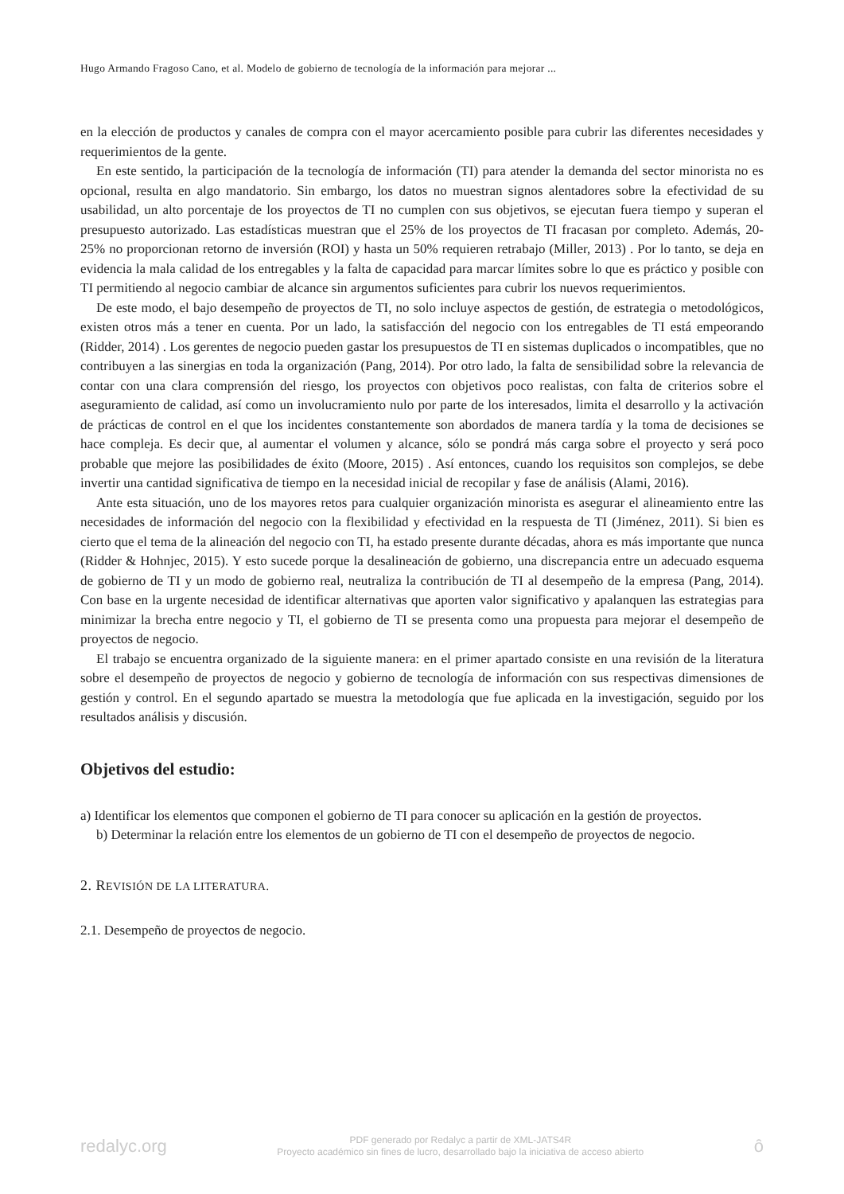Hugo Armando Fragoso Cano, et al. Modelo de gobierno de tecnología de la información para mejorar ...
en la elección de productos y canales de compra con el mayor acercamiento posible para cubrir las diferentes necesidades y requerimientos de la gente.
En este sentido, la participación de la tecnología de información (TI) para atender la demanda del sector minorista no es opcional, resulta en algo mandatorio. Sin embargo, los datos no muestran signos alentadores sobre la efectividad de su usabilidad, un alto porcentaje de los proyectos de TI no cumplen con sus objetivos, se ejecutan fuera tiempo y superan el presupuesto autorizado. Las estadísticas muestran que el 25% de los proyectos de TI fracasan por completo. Además, 20- 25% no proporcionan retorno de inversión (ROI) y hasta un 50% requieren retrabajo (Miller, 2013) . Por lo tanto, se deja en evidencia la mala calidad de los entregables y la falta de capacidad para marcar límites sobre lo que es práctico y posible con TI permitiendo al negocio cambiar de alcance sin argumentos suficientes para cubrir los nuevos requerimientos.
De este modo, el bajo desempeño de proyectos de TI, no solo incluye aspectos de gestión, de estrategia o metodológicos, existen otros más a tener en cuenta. Por un lado, la satisfacción del negocio con los entregables de TI está empeorando (Ridder, 2014) . Los gerentes de negocio pueden gastar los presupuestos de TI en sistemas duplicados o incompatibles, que no contribuyen a las sinergias en toda la organización (Pang, 2014). Por otro lado, la falta de sensibilidad sobre la relevancia de contar con una clara comprensión del riesgo, los proyectos con objetivos poco realistas, con falta de criterios sobre el aseguramiento de calidad, así como un involucramiento nulo por parte de los interesados, limita el desarrollo y la activación de prácticas de control en el que los incidentes constantemente son abordados de manera tardía y la toma de decisiones se hace compleja. Es decir que, al aumentar el volumen y alcance, sólo se pondrá más carga sobre el proyecto y será poco probable que mejore las posibilidades de éxito (Moore, 2015) . Así entonces, cuando los requisitos son complejos, se debe invertir una cantidad significativa de tiempo en la necesidad inicial de recopilar y fase de análisis (Alami, 2016).
Ante esta situación, uno de los mayores retos para cualquier organización minorista es asegurar el alineamiento entre las necesidades de información del negocio con la flexibilidad y efectividad en la respuesta de TI (Jiménez, 2011). Si bien es cierto que el tema de la alineación del negocio con TI, ha estado presente durante décadas, ahora es más importante que nunca (Ridder & Hohnjec, 2015). Y esto sucede porque la desalineación de gobierno, una discrepancia entre un adecuado esquema de gobierno de TI y un modo de gobierno real, neutraliza la contribución de TI al desempeño de la empresa (Pang, 2014). Con base en la urgente necesidad de identificar alternativas que aporten valor significativo y apalanquen las estrategias para minimizar la brecha entre negocio y TI, el gobierno de TI se presenta como una propuesta para mejorar el desempeño de proyectos de negocio.
El trabajo se encuentra organizado de la siguiente manera: en el primer apartado consiste en una revisión de la literatura sobre el desempeño de proyectos de negocio y gobierno de tecnología de información con sus respectivas dimensiones de gestión y control. En el segundo apartado se muestra la metodología que fue aplicada en la investigación, seguido por los resultados análisis y discusión.
Objetivos del estudio:
a) Identificar los elementos que componen el gobierno de TI para conocer su aplicación en la gestión de proyectos.
b) Determinar la relación entre los elementos de un gobierno de TI con el desempeño de proyectos de negocio.
2. REVISIÓN DE LA LITERATURA.
2.1. Desempeño de proyectos de negocio.
redalyc.org
PDF generado por Redalyc a partir de XML-JATS4R
Proyecto académico sin fines de lucro, desarrollado bajo la iniciativa de acceso abierto
ȏ